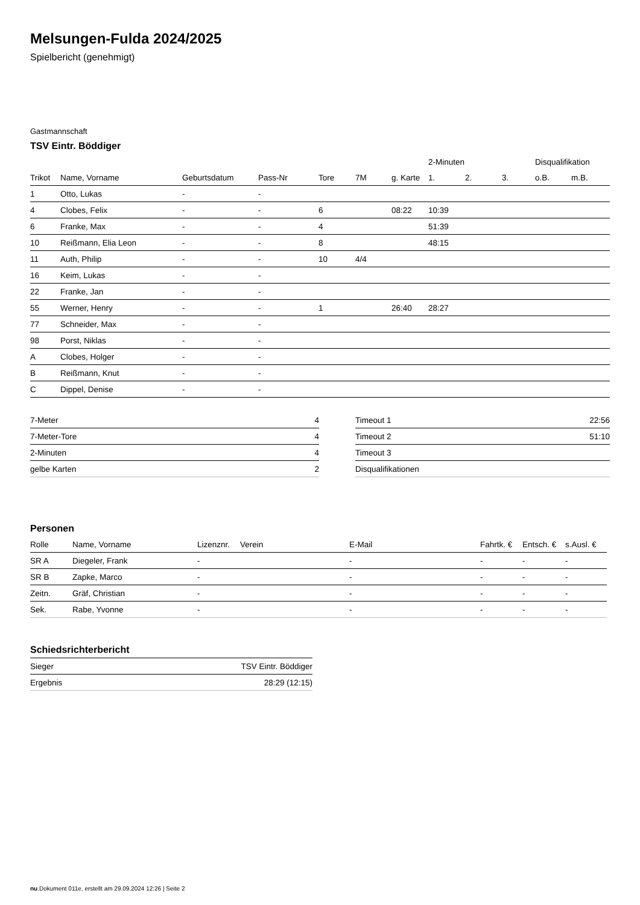Melsungen-Fulda 2024/2025
Spielbericht (genehmigt)
Gastmannschaft
TSV Eintr. Böddiger
| | | | | | | | 2-Minuten | | | Disqualifikation | |
| --- | --- | --- | --- | --- | --- | --- | --- | --- | --- | --- | --- |
| Trikot | Name, Vorname | Geburtsdatum | Pass-Nr | Tore | 7M | g. Karte | 1. | 2. | 3. | o.B. | m.B. |
| 1 | Otto, Lukas | - | - | | | | | | | | |
| 4 | Clobes, Felix | - | - | 6 | | 08:22 | 10:39 | | | | |
| 6 | Franke, Max | - | - | 4 | | | 51:39 | | | | |
| 10 | Reißmann, Elia Leon | - | - | 8 | | | 48:15 | | | | |
| 11 | Auth, Philip | - | - | 10 | 4/4 | | | | | | |
| 16 | Keim, Lukas | - | - | | | | | | | | |
| 22 | Franke, Jan | - | - | | | | | | | | |
| 55 | Werner, Henry | - | - | 1 | | 26:40 | 28:27 | | | | |
| 77 | Schneider, Max | - | - | | | | | | | | |
| 98 | Porst, Niklas | - | - | | | | | | | | |
| A | Clobes, Holger | - | - | | | | | | | | |
| B | Reißmann, Knut | - | - | | | | | | | | |
| C | Dippel, Denise | - | - | | | | | | | | |
| 7-Meter | 4 |
| 7-Meter-Tore | 4 |
| 2-Minuten | 4 |
| gelbe Karten | 2 |
| Timeout 1 | 22:56 |
| Timeout 2 | 51:10 |
| Timeout 3 | |
| Disqualifikationen | |
Personen
| Rolle | Name, Vorname | Lizenznr. | Verein | E-Mail | Fahrtk. € | Entsch. € | s.Ausl. € |
| --- | --- | --- | --- | --- | --- | --- | --- |
| SR A | Diegeler, Frank | - | | - | - | - | - |
| SR B | Zapke, Marco | - | | - | - | - | - |
| Zeitn. | Gräf, Christian | - | | - | - | - | - |
| Sek. | Rabe, Yvonne | - | | - | - | - | - |
Schiedsrichterbericht
| Sieger | TSV Eintr. Böddiger |
| Ergebnis | 28:29 (12:15) |
nu.Dokument 011e, erstellt am 29.09.2024 12:26 | Seite 2